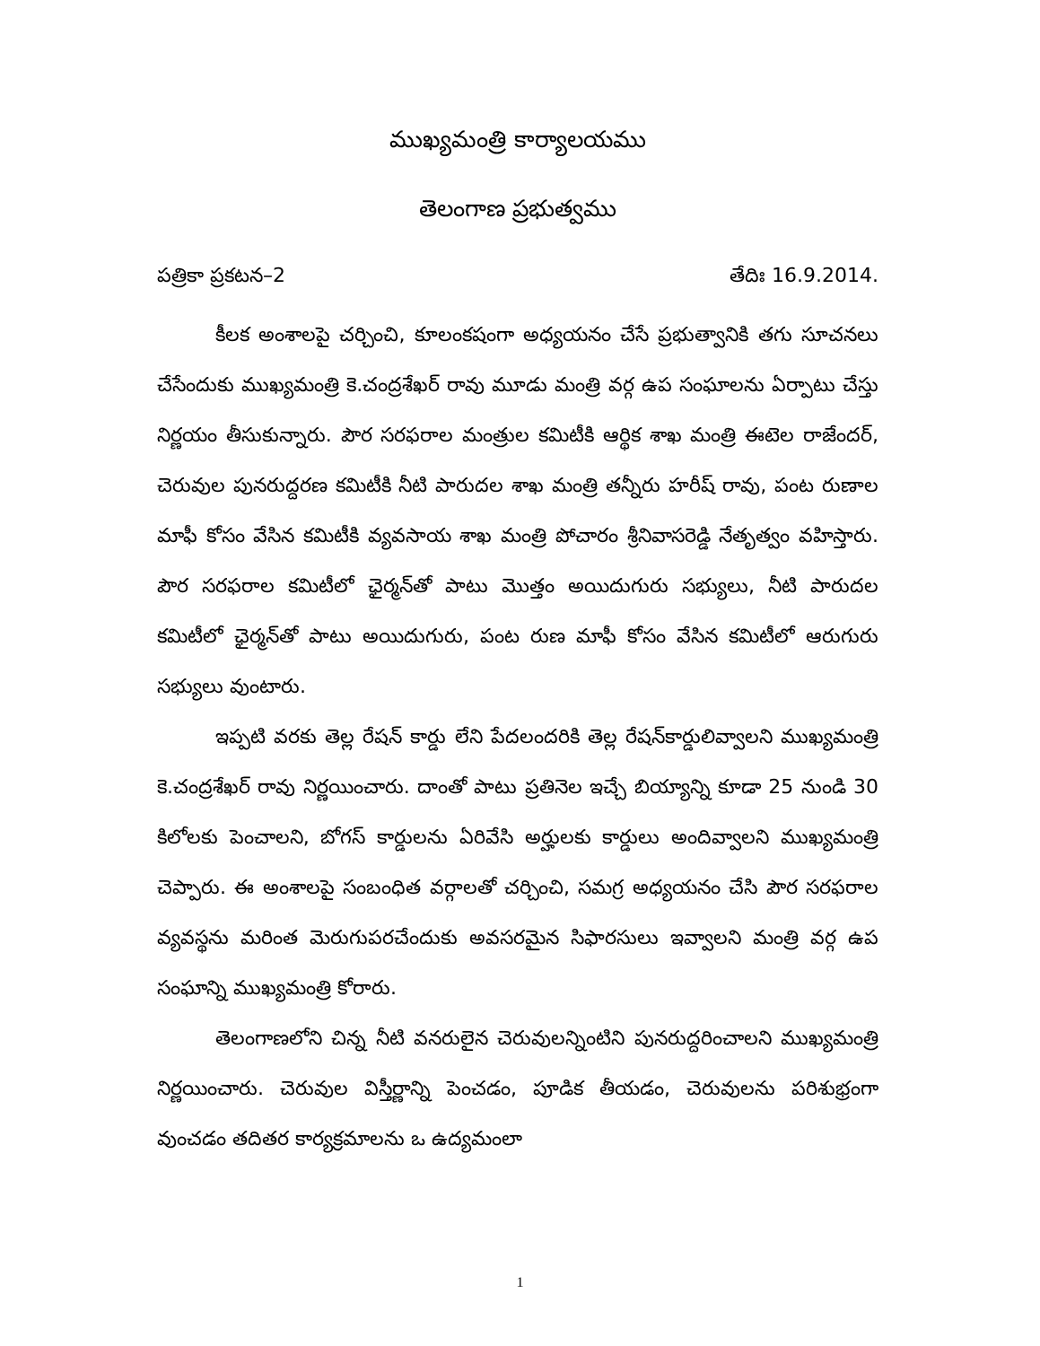ముఖ్యమంత్రి కార్యాలయము
తెలంగాణ ప్రభుత్వము
పత్రికా ప్రకటన–2 తేదిః 16.9.2014.
కీలక అంశాలపై చర్చించి, కూలంకషంగా అధ్యయనం చేసే ప్రభుత్వానికి తగు సూచనలు చేసేందుకు ముఖ్యమంత్రి కె.చంద్రశేఖర్ రావు మూడు మంత్రి వర్గ ఉప సంఘాలను ఏర్పాటు చేస్తు నిర్ణయం తీసుకున్నారు. పౌర సరఫరాల మంత్రుల కమిటీకి ఆర్థిక శాఖ మంత్రి ఈటెల రాజేందర్, చెరువుల పునరుద్దరణ కమిటీకి నీటి పారుదల శాఖ మంత్రి తన్నీరు హరీష్ రావు, పంట రుణాల మాఫీ కోసం వేసిన కమిటీకి వ్యవసాయ శాఖ మంత్రి పోచారం శ్రీనివాసరెడ్డి నేతృత్వం వహిస్తారు. పౌర సరఫరాల కమిటీలో ఛైర్మన్‌తో పాటు మొత్తం అయిదుగురు సభ్యులు, నీటి పారుదల కమిటీలో ఛైర్మన్‌తో పాటు అయిదుగురు, పంట రుణ మాఫీ కోసం వేసిన కమిటీలో ఆరుగురు సభ్యులు వుంటారు.
ఇప్పటి వరకు తెల్ల రేషన్ కార్డు లేని పేదలందరికి తెల్ల రేషన్‌కార్డులివ్వాలని ముఖ్యమంత్రి కె.చంద్రశేఖర్ రావు నిర్ణయించారు. దాంతో పాటు ప్రతినెల ఇచ్చే బియ్యాన్ని కూడా 25 నుండి 30 కిలోలకు పెంచాలని, బోగస్ కార్డులను ఏరివేసి అర్హులకు కార్డులు అందివ్వాలని ముఖ్యమంత్రి చెప్పారు. ఈ అంశాలపై సంబంధిత వర్గాలతో చర్చించి, సమగ్ర అధ్యయనం చేసి పౌర సరఫరాల వ్యవస్థను మరింత మెరుగుపరచేందుకు అవసరమైన సిఫారసులు ఇవ్వాలని మంత్రి వర్గ ఉప సంఘాన్ని ముఖ్యమంత్రి కోరారు.
తెలంగాణలోని చిన్న నీటి వనరులైన చెరువులన్నింటిని పునరుద్దరించాలని ముఖ్యమంత్రి నిర్ణయించారు. చెరువుల విస్తీర్ణాన్ని పెంచడం, పూడిక తీయడం, చెరువులను పరిశుభ్రంగా వుంచడం తదితర కార్యక్రమాలను ఒ ఉద్యమంలా
1